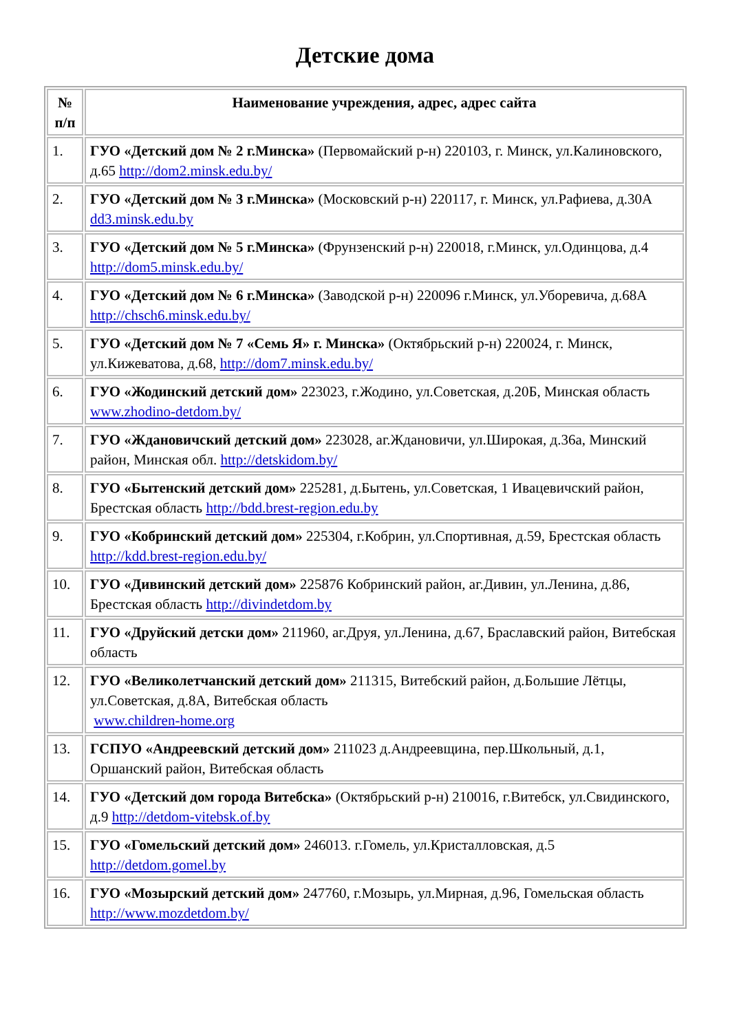Детские дома
| № п/п | Наименование учреждения, адрес, адрес сайта |
| --- | --- |
| 1. | ГУО «Детский дом № 2 г.Минска» (Первомайский р-н) 220103, г. Минск, ул.Калиновского, д.65 http://dom2.minsk.edu.by/ |
| 2. | ГУО «Детский дом № 3 г.Минска» (Московский р-н) 220117, г. Минск, ул.Рафиева, д.30А dd3.minsk.edu.by |
| 3. | ГУО «Детский дом № 5 г.Минска» (Фрунзенский р-н) 220018, г.Минск, ул.Одинцова, д.4 http://dom5.minsk.edu.by/ |
| 4. | ГУО «Детский дом № 6 г.Минска» (Заводской р-н) 220096 г.Минск, ул.Уборевича, д.68А http://chsch6.minsk.edu.by/ |
| 5. | ГУО «Детский дом № 7 «Семь Я» г. Минска» (Октябрьский р-н) 220024, г. Минск, ул.Кижеватова, д.68, http://dom7.minsk.edu.by/ |
| 6. | ГУО «Жодинский детский дом» 223023, г.Жодино, ул.Советская, д.20Б, Минская область www.zhodino-detdom.by/ |
| 7. | ГУО «Ждановичский детский дом» 223028, аг.Ждановичи, ул.Широкая, д.36а, Минский район, Минская обл. http://detskidom.by/ |
| 8. | ГУО «Бытенский детский дом» 225281, д.Бытень, ул.Советская, 1 Ивацевичский район, Брестская область http://bdd.brest-region.edu.by |
| 9. | ГУО «Кобринский детский дом» 225304, г.Кобрин, ул.Спортивная, д.59, Брестская область http://kdd.brest-region.edu.by/ |
| 10. | ГУО «Дивинский детский дом» 225876 Кобринский район, аг.Дивин, ул.Ленина, д.86, Брестская область http://divindetdom.by |
| 11. | ГУО «Друйский детски дом» 211960, аг.Друя, ул.Ленина, д.67, Браславский район, Витебская область |
| 12. | ГУО «Великолетчанский детский дом» 211315, Витебский район, д.Большие Лётцы, ул.Советская, д.8А, Витебская область www.children-home.org |
| 13. | ГСПУО «Андреевский детский дом» 211023 д.Андреевщина, пер.Школьный, д.1, Оршанский район, Витебская область |
| 14. | ГУО «Детский дом города Витебска» (Октябрьский р-н) 210016, г.Витебск, ул.Свидинского, д.9 http://detdom-vitebsk.of.by |
| 15. | ГУО «Гомельский детский дом» 246013. г.Гомель, ул.Кристалловская, д.5 http://detdom.gomel.by |
| 16. | ГУО «Мозырский детский дом» 247760, г.Мозырь, ул.Мирная, д.96, Гомельская область http://www.mozdetdom.by/ |